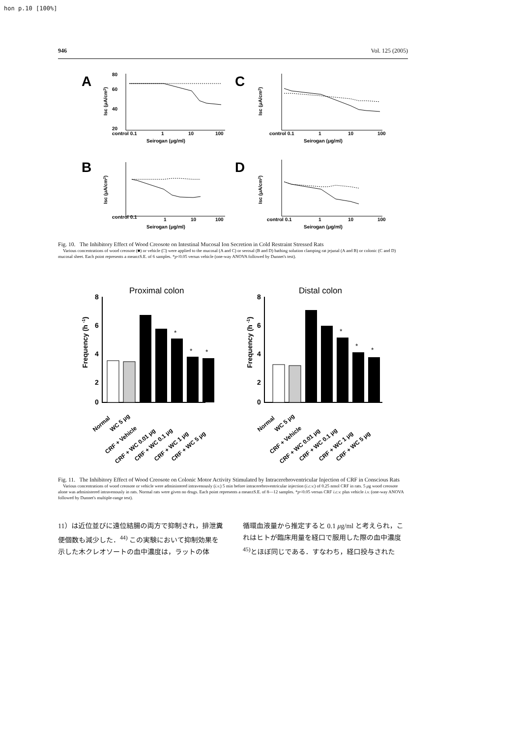hon p.10 [100%]
946 Vol. 125 (2005)
A
C
B
D
80
60
40
20
control 0.1
1
10
100
Seirogan (μg/ml)
control 0.1
1
10
100
Seirogan (μg/ml)
control 0.1
1
10
100
Seirogan (μg/ml)
control 0.1
1
10
100
Seirogan (μg/ml)
Isc (μA/cm2)
Isc (μA/cm2)
Isc (μA/cm2)
Isc (μA/cm2)
Fig. 10. The Inhibitory Effect of Wood Creosote on Intestinal Mucosal Ion Secretion in Cold Restraint Stressed Rats
Various concentrations of wood creosote (■) or vehicle (□) were applied to the mucosal (A and C) or serosal (B and D) bathing solution clamping rat jejunal (A and B) or colonic (C and D) mucosal sheet. Each point represents a mean±S.E. of 6 samples. *p<0.05 versus vehicle (one-way ANOVA followed by Dunnet's test).
Proximal colon
Distal colon
8
6
4
2
0
8
6
4
2
0
Frequency (h -1)
Frequency (h -1)
*
*
*
*
*
*
Normal
WC 5 μg
CRF + Vehicle
CRF + WC 0.01 μg
CRF + WC 0.1 μg
CRF + WC 1 μg
CRF + WC 5 μg
Normal
WC 5 μg
CRF + Vehicle
CRF + WC 0.01 μg
CRF + WC 0.1 μg
CRF + WC 1 μg
CRF + WC 5 μg
Fig. 11. The Inhibitory Effect of Wood Creosote on Colonic Motor Activity Stimulated by Intracerebroventricular Injection of CRF in Conscious Rats
Various concentrations of wood creosote or vehicle were administered intravenously (i.v.) 5 min before intracerebroventricular injection (i.c.v.) of 0.25 nmol CRF in rats. 5 μg wood creosote alone was administered intravenously in rats. Normal rats were given no drugs. Each point represents a mean±S.E. of 8—12 samples. *p<0.05 versus CRF i.c.v. plus vehicle i.v. (one-way ANOVA followed by Dunnet's multiple-range test).
11）は近位並びに遠位結腸の両方で抑制され，排泄糞便個数も減少した．<sup>44)</sup> この実験において抑制効果を示した木クレオソートの血中濃度は，ラットの体
循環血液量から推定すると 0.1 μg/ml と考えられ，これはヒトが臨床用量を経口で服用した際の血中濃度<sup>45)</sup>とほぼ同じである．すなわち，経口投与された